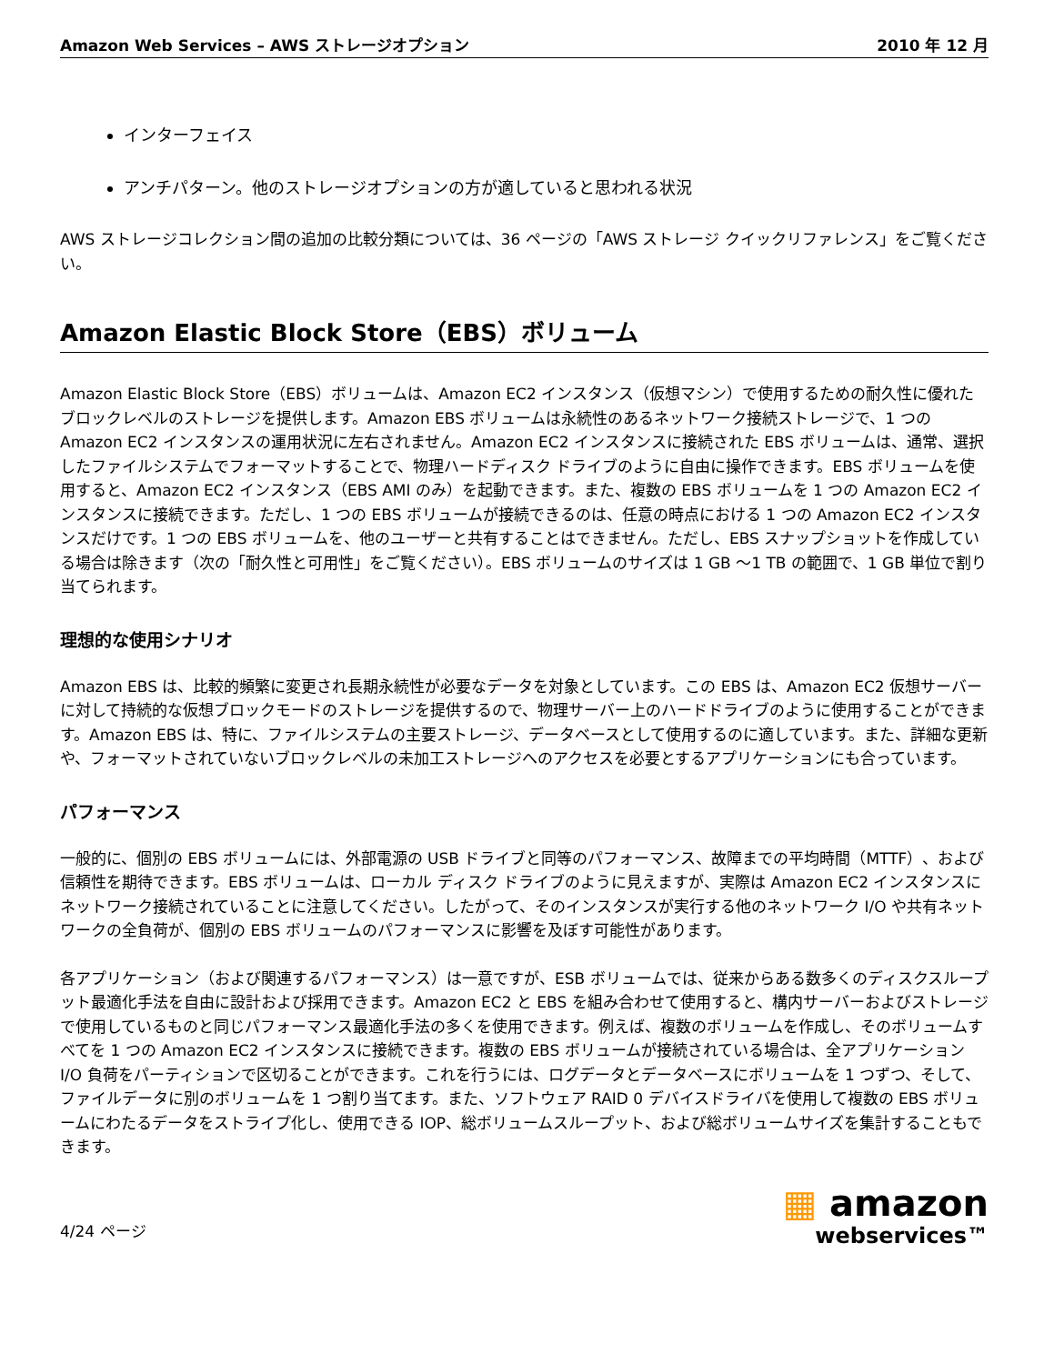Amazon Web Services – AWS ストレージオプション 2010 年 12 月
インターフェイス
アンチパターン。他のストレージオプションの方が適していると思われる状況
AWS ストレージコレクション間の追加の比較分類については、36 ページの「AWS ストレージ クイックリファレンス」をご覧ください。
Amazon Elastic Block Store（EBS）ボリューム
Amazon Elastic Block Store（EBS）ボリュームは、Amazon EC2 インスタンス（仮想マシン）で使用するための耐久性に優れたブロックレベルのストレージを提供します。Amazon EBS ボリュームは永続性のあるネットワーク接続ストレージで、1 つの Amazon EC2 インスタンスの運用状況に左右されません。Amazon EC2 インスタンスに接続された EBS ボリュームは、通常、選択したファイルシステムでフォーマットすることで、物理ハードディスク ドライブのように自由に操作できます。EBS ボリュームを使用すると、Amazon EC2 インスタンス（EBS AMI のみ）を起動できます。また、複数の EBS ボリュームを 1 つの Amazon EC2 インスタンスに接続できます。ただし、1 つの EBS ボリュームが接続できるのは、任意の時点における 1 つの Amazon EC2 インスタンスだけです。1 つの EBS ボリュームを、他のユーザーと共有することはできません。ただし、EBS スナップショットを作成している場合は除きます（次の「耐久性と可用性」をご覧ください）。EBS ボリュームのサイズは 1 GB ～1 TB の範囲で、1 GB 単位で割り当てられます。
理想的な使用シナリオ
Amazon EBS は、比較的頻繁に変更され長期永続性が必要なデータを対象としています。この EBS は、Amazon EC2 仮想サーバーに対して持続的な仮想ブロックモードのストレージを提供するので、物理サーバー上のハードドライブのように使用することができます。Amazon EBS は、特に、ファイルシステムの主要ストレージ、データベースとして使用するのに適しています。また、詳細な更新や、フォーマットされていないブロックレベルの未加工ストレージへのアクセスを必要とするアプリケーションにも合っています。
パフォーマンス
一般的に、個別の EBS ボリュームには、外部電源の USB ドライブと同等のパフォーマンス、故障までの平均時間（MTTF）、および信頼性を期待できます。EBS ボリュームは、ローカル ディスク ドライブのように見えますが、実際は Amazon EC2 インスタンスにネットワーク接続されていることに注意してください。したがって、そのインスタンスが実行する他のネットワーク I/O や共有ネットワークの全負荷が、個別の EBS ボリュームのパフォーマンスに影響を及ぼす可能性があります。
各アプリケーション（および関連するパフォーマンス）は一意ですが、ESB ボリュームでは、従来からある数多くのディスクスループット最適化手法を自由に設計および採用できます。Amazon EC2 と EBS を組み合わせて使用すると、構内サーバーおよびストレージで使用しているものと同じパフォーマンス最適化手法の多くを使用できます。例えば、複数のボリュームを作成し、そのボリュームすべてを 1 つの Amazon EC2 インスタンスに接続できます。複数の EBS ボリュームが接続されている場合は、全アプリケーション I/O 負荷をパーティションで区切ることができます。これを行うには、ログデータとデータベースにボリュームを 1 つずつ、そして、ファイルデータに別のボリュームを 1 つ割り当てます。また、ソフトウェア RAID 0 デバイスドライバを使用して複数の EBS ボリュームにわたるデータをストライプ化し、使用できる IOP、総ボリュームスループット、および総ボリュームサイズを集計することもできます。
4/24 ページ
▦ amazon
webservices™